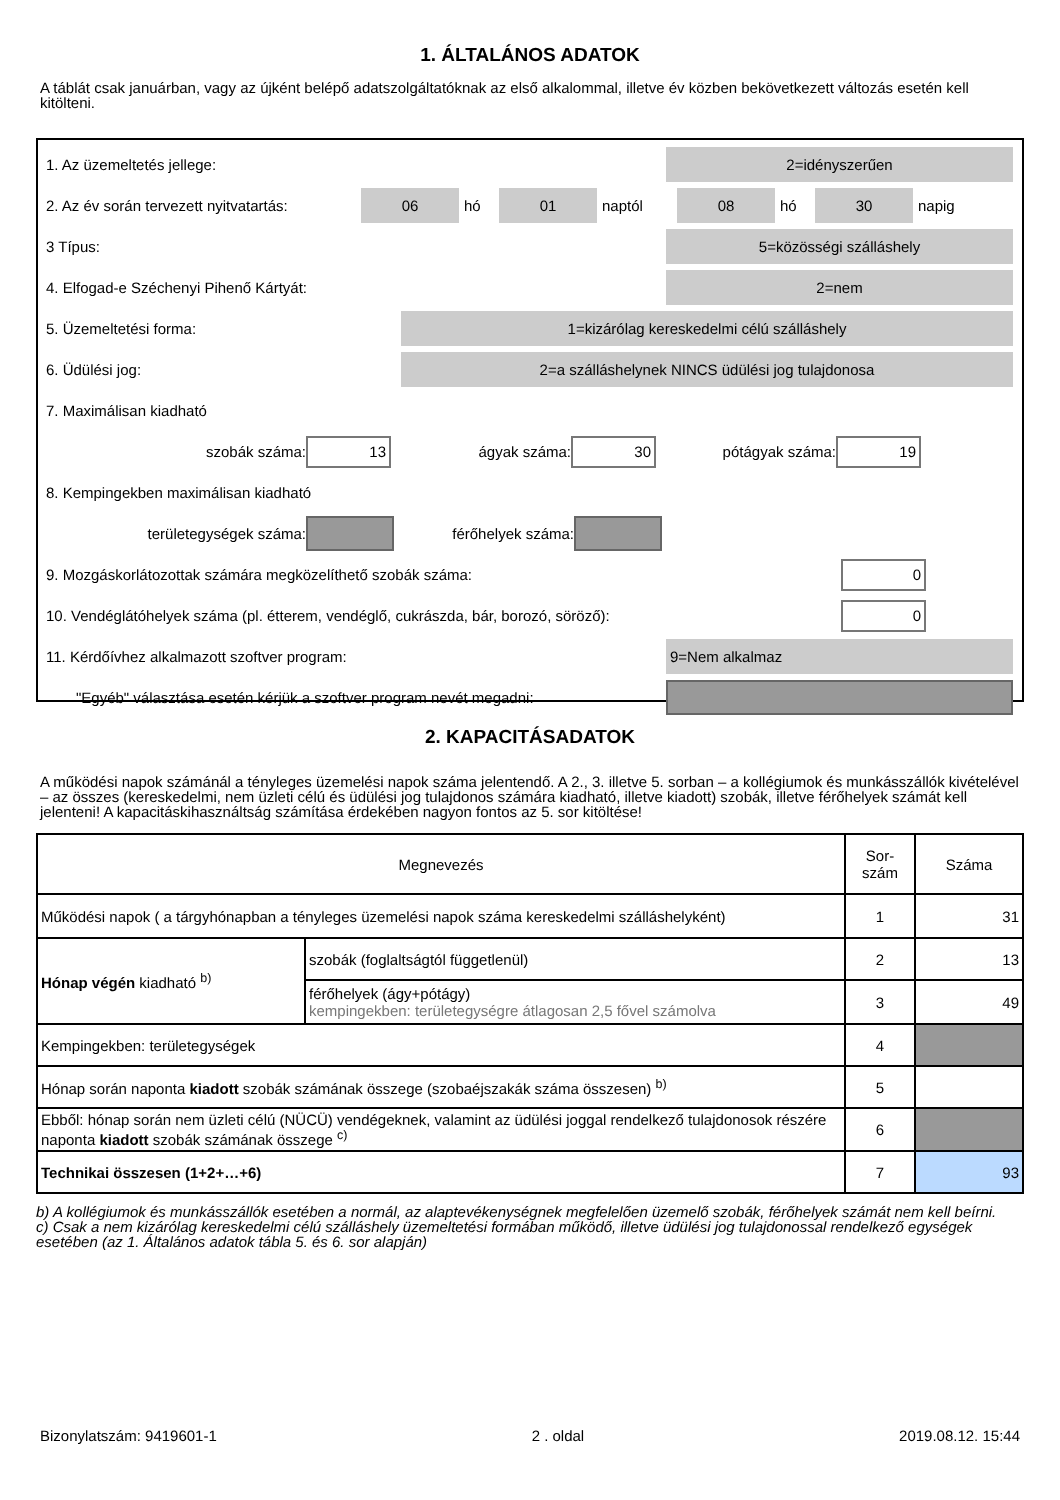1. ÁLTALÁNOS ADATOK
A táblát csak januárban, vagy az újként belépő adatszolgáltatóknak az első alkalommal, illetve év közben bekövetkezett változás esetén kell kitölteni.
1. Az üzemeltetés jellege:
2=idényszerűen
2. Az év során tervezett nyitvatartás:
06
hó
01
naptól
08
hó
30
napig
3 Típus:
5=közösségi szálláshely
4. Elfogad-e Széchenyi Pihenő Kártyát:
2=nem
5. Üzemeltetési forma:
1=kizárólag kereskedelmi célú szálláshely
6. Üdülési jog:
2=a szálláshelynek NINCS üdülési jog tulajdonosa
7. Maximálisan kiadható
szobák száma:
13
ágyak száma:
30
pótágyak száma:
19
8. Kempingekben maximálisan kiadható
területegységek száma: férőhelyek száma:
9. Mozgáskorlátozottak számára megközelíthető szobák száma:
0
10. Vendéglátóhelyek száma (pl. étterem, vendéglő, cukrászda, bár, borozó, söröző):
0
11. Kérdőívhez alkalmazott szoftver program:
9=Nem alkalmaz
"Egyéb" választása esetén kérjük a szoftver program nevét megadni:
2. KAPACITÁSADATOK
A működési napok számánál a tényleges üzemelési napok száma jelentendő. A 2., 3. illetve 5. sorban – a kollégiumok és munkásszállók kivételével – az összes (kereskedelmi, nem üzleti célú és üdülési jog tulajdonos számára kiadható, illetve kiadott) szobák, illetve férőhelyek számát kell jelenteni! A kapacitáskihasználtság számítása érdekében nagyon fontos az 5. sor kitöltése!
| Megnevezés | | Sor- szám | Száma |
| --- | --- | --- | --- |
| Működési napok ( a tárgyhónapban a tényleges üzemelési napok száma kereskedelmi szálláshelyként) | | 1 | 31 |
| Hónap végén kiadható <sup>b)</sup> | szobák (foglaltságtól függetlenül) | 2 | 13 |
| | férőhelyek (ágy+pótágy) kempingekben: területegységre átlagosan 2,5 fővel számolva | 3 | 49 |
| Kempingekben: területegységek | | 4 | |
| Hónap során naponta kiadott szobák számának összege (szobaéjszakák száma összesen) <sup>b)</sup> | | 5 | |
| Ebből: hónap során nem üzleti célú (NÜCÜ) vendégeknek, valamint az üdülési joggal rendelkező tulajdonosok részére naponta kiadott szobák számának összege <sup>c)</sup> | | 6 | |
| Technikai összesen (1+2+…+6) | | 7 | 93 |
b) A kollégiumok és munkásszállók esetében a normál, az alaptevékenységnek megfelelően üzemelő szobák, férőhelyek számát nem kell beírni.
c) Csak a nem kizárólag kereskedelmi célú szálláshely üzemeltetési formában működő, illetve üdülési jog tulajdonossal rendelkező egységek esetében (az 1. Általános adatok tábla 5. és 6. sor alapján)
Bizonylatszám: 9419601-1 2 . oldal 2019.08.12. 15:44